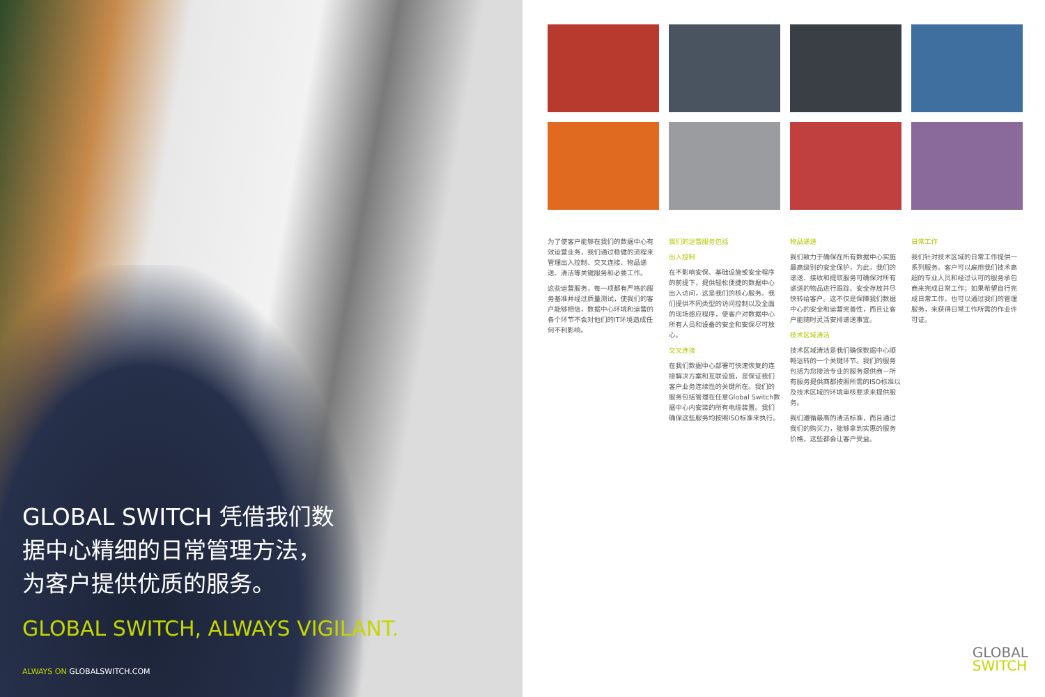GLOBAL SWITCH 凭借我们数
据中心精细的日常管理方法，
为客户提供优质的服务。
GLOBAL SWITCH, ALWAYS VIGILANT.
ALWAYS ON GLOBALSWITCH.COM
为了使客户能够在我们的数据中心有效运营业务，我们通过稳健的流程来管理出入控制、交叉连接、物品递送、清洁等关键服务和必要工作。
这些运营服务，每一项都有严格的服务基准并经过质量测试，使我们的客户能够相信，数据中心环境和运营的各个环节不会对他们的IT环境造成任何不利影响。
我们的运营服务包括
出入控制
在不影响安保、基础设施或安全程序的前提下，提供轻松便捷的数据中心出入访问，这是我们的核心服务。我们提供不同类型的访问控制以及全面的现场感应程序，使客户对数据中心所有人员和设备的安全和安保尽可放心。
交叉连接
在我们数据中心部署可快速恢复的连接解决方案和互联设施，是保证我们客户业务连续性的关键所在。我们的服务包括管理在任意Global Switch数据中心内安装的所有电缆装置。我们确保这些服务均按照ISO标准来执行。
物品递送
我们致力于确保在所有数据中心实施最高级别的安全保护，为此，我们的递送、接收和提取服务可确保对所有递送的物品进行跟踪、安全存放并尽快转给客户。这不仅是保障我们数据中心的安全和运营完善性，而且让客户能随时灵活安排递送事宜。
技术区域清洁
技术区域清洁是我们确保数据中心顺畅运转的一个关键环节。我们的服务包括为您接洽专业的服务提供商－所有服务提供商都按照所需的ISO标准以及技术区域的环境审核要求来提供服务。
我们遵循最高的清洁标准，而且通过我们的购买力，能够拿到实惠的服务价格，这些都会让客户受益。
日常工作
我们针对技术区域的日常工作提供一系列服务。客户可以雇用我们技术高超的专业人员和经过认可的服务承包商来完成日常工作；如果希望自行完成日常工作，也可以通过我们的管理服务，来获得日常工作所需的作业许可证。
GLOBAL
SWITCH